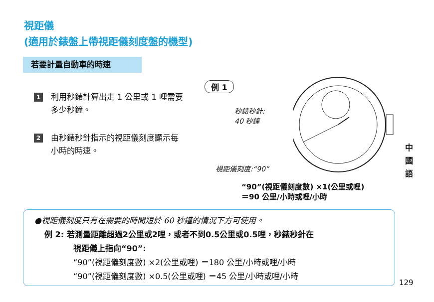視距儀
(適用於錶盤上帶視距儀刻度盤的機型)
若要計量自動車的時速
1 利用秒錶計算出走 1 公里或 1 哩需要多少秒鐘。
2 由秒錶秒針指示的視距儀刻度顯示每小時的時速。
例 1
秒錶秒針:
40 秒鐘
視距儀刻度:“90”
“90”(視距儀刻度數) ×1(公里或哩)
＝90 公里/小時或哩/小時
●視距儀刻度只有在需要的時間短於 60 秒鐘的情況下方可使用。
例 2: 若測量距離超過2公里或2哩，或者不到0.5公里或0.5哩，秒錶秒針在
視距儀上指向“90”:
“90”(視距儀刻度數) ×2(公里或哩) ＝180 公里/小時或哩/小時
“90”(視距儀刻度數) ×0.5(公里或哩) ＝45 公里/小時或哩/小時
中 國 語
129